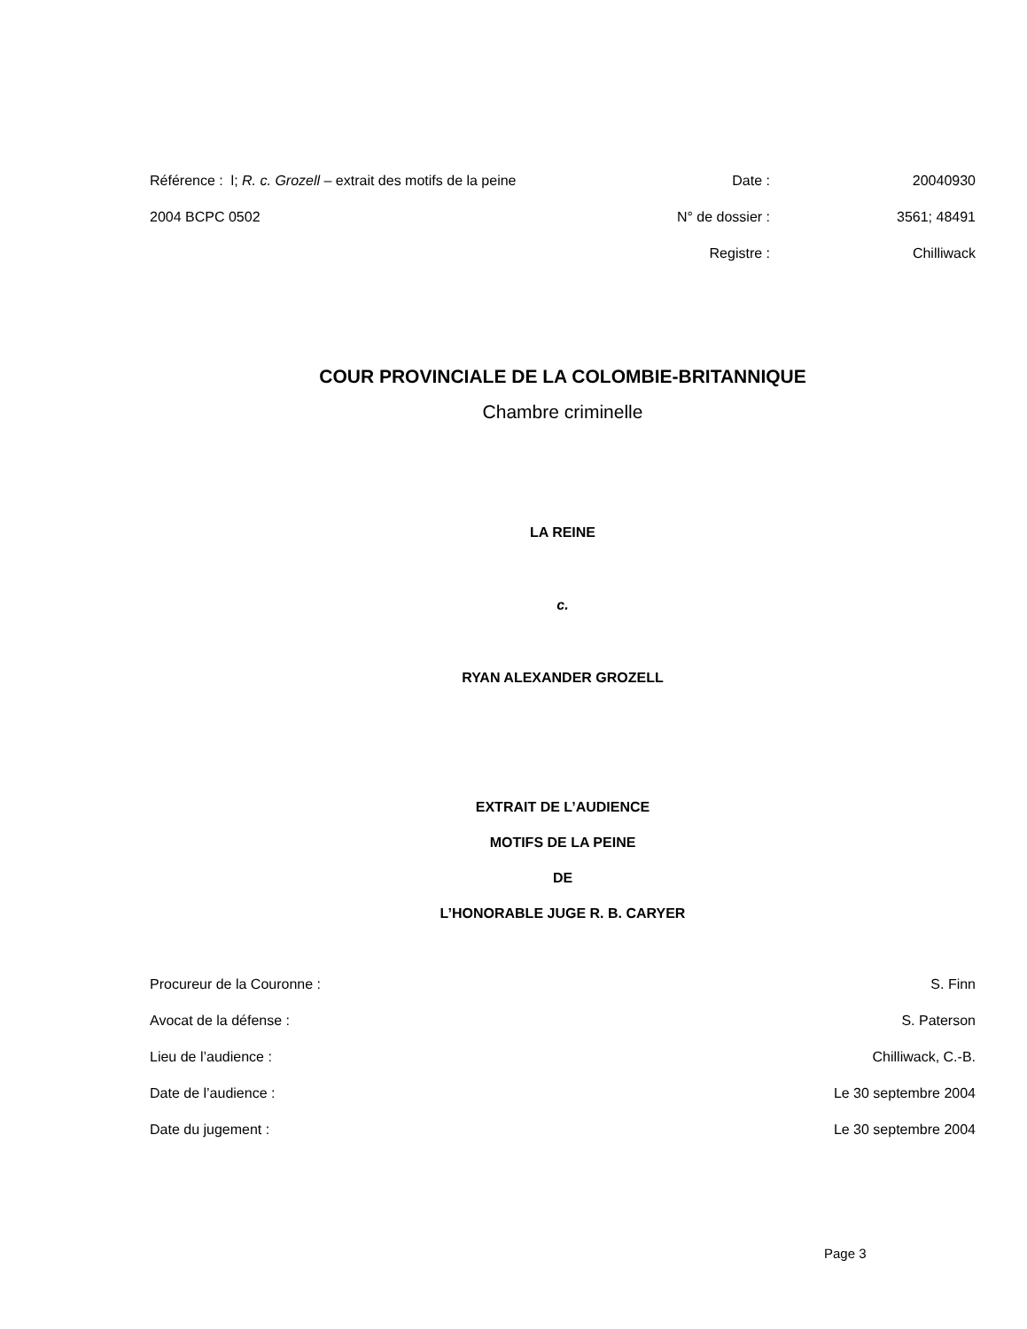| Référence : l; R. c. Grozell – extrait des motifs de la peine | Date : | 20040930 |
| 2004 BCPC 0502 | N° de dossier : | 3561; 48491 |
| | Registre : | Chilliwack |
COUR PROVINCIALE DE LA COLOMBIE-BRITANNIQUE
Chambre criminelle
LA REINE
c.
RYAN ALEXANDER GROZELL
EXTRAIT DE L’AUDIENCE
MOTIFS DE LA PEINE
DE
L’HONORABLE JUGE R. B. CARYER
| Procureur de la Couronne : | S. Finn |
| Avocat de la défense : | S. Paterson |
| Lieu de l’audience : | Chilliwack, C.-B. |
| Date de l’audience : | Le 30 septembre 2004 |
| Date du jugement : | Le 30 septembre 2004 |
Page 3